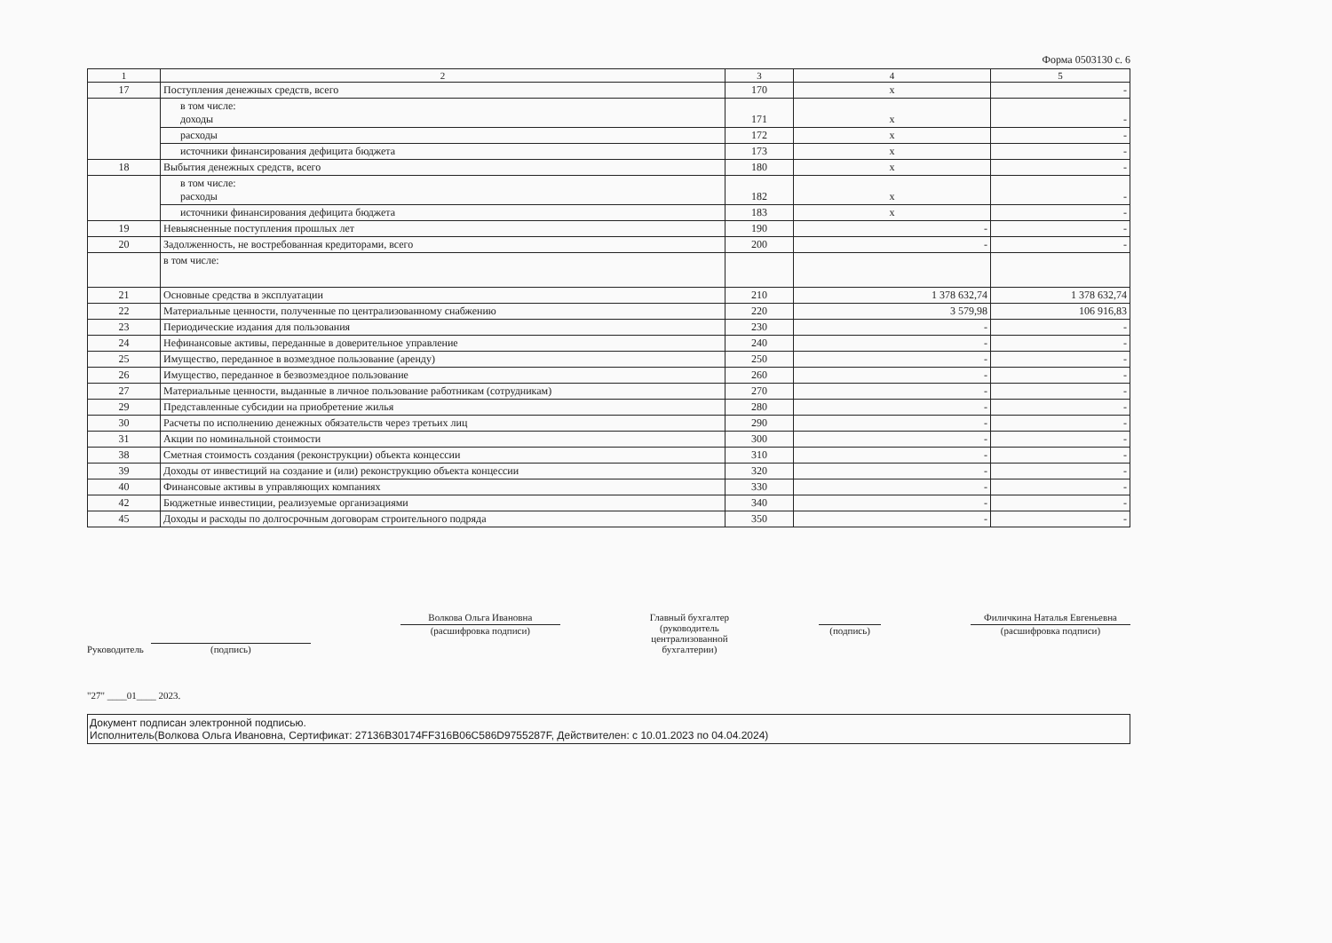Форма 0503130 с. 6
| 1 | 2 | 3 | 4 | 5 |
| 17 | Поступления денежных средств, всего | 170 | x | - |
| | в том числе: доходы | 171 | x | - |
| | расходы | 172 | x | - |
| | источники финансирования дефицита бюджета | 173 | x | - |
| 18 | Выбытия денежных средств, всего | 180 | x | - |
| | в том числе: расходы | 182 | x | - |
| | источники финансирования дефицита бюджета | 183 | x | - |
| 19 | Невыясненные поступления прошлых лет | 190 | - | - |
| 20 | Задолженность, не востребованная кредиторами, всего | 200 | - | - |
| | в том числе: | | | |
| 21 | Основные средства в эксплуатации | 210 | 1 378 632,74 | 1 378 632,74 |
| 22 | Материальные ценности, полученные по централизованному снабжению | 220 | 3 579,98 | 106 916,83 |
| 23 | Периодические издания для пользования | 230 | - | - |
| 24 | Нефинансовые активы, переданные в доверительное управление | 240 | - | - |
| 25 | Имущество, переданное в возмездное пользование (аренду) | 250 | - | - |
| 26 | Имущество, переданное в безвозмездное пользование | 260 | - | - |
| 27 | Материальные ценности, выданные в личное пользование работникам (сотрудникам) | 270 | - | - |
| 29 | Представленные субсидии на приобретение жилья | 280 | - | - |
| 30 | Расчеты по исполнению денежных обязательств через третьих лиц | 290 | - | - |
| 31 | Акции по номинальной стоимости | 300 | - | - |
| 38 | Сметная стоимость создания (реконструкции) объекта концессии | 310 | - | - |
| 39 | Доходы от инвестиций на создание и (или) реконструкцию объекта концессии | 320 | - | - |
| 40 | Финансовые активы в управляющих компаниях | 330 | - | - |
| 42 | Бюджетные инвестиции, реализуемые организациями | 340 | - | - |
| 45 | Доходы и расходы по долгосрочным договорам строительного подряда | 350 | - | - |
Руководитель
(подпись)
Волкова Ольга Ивановна
(расшифровка подписи)
Главный бухгалтер
(руководитель
централизованной
бухгалтерии)
(подпись)
Филичкина Наталья Евгеньевна
(расшифровка подписи)
"27" ____01____ 2023.
Документ подписан электронной подписью.
Исполнитель(Волкова Ольга Ивановна, Сертификат: 27136B30174FF316B06C586D9755287F, Действителен: с 10.01.2023 по 04.04.2024)